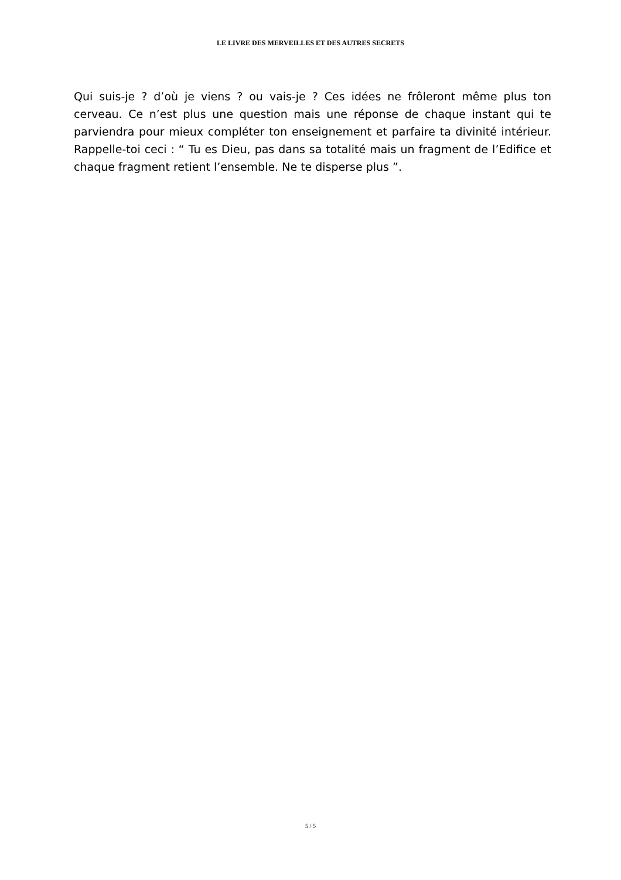LE LIVRE DES MERVEILLES ET DES AUTRES SECRETS
Qui suis-je ? d’où je viens ? ou vais-je ? Ces idées ne frôleront même plus ton cerveau. Ce n’est plus une question mais une réponse de chaque instant qui te parviendra pour mieux compléter ton enseignement et parfaire ta divinité intérieur. Rappelle-toi ceci : “ Tu es Dieu, pas dans sa totalité mais un fragment de l’Edifice et chaque fragment retient l’ensemble. Ne te disperse plus ”.
5 / 5